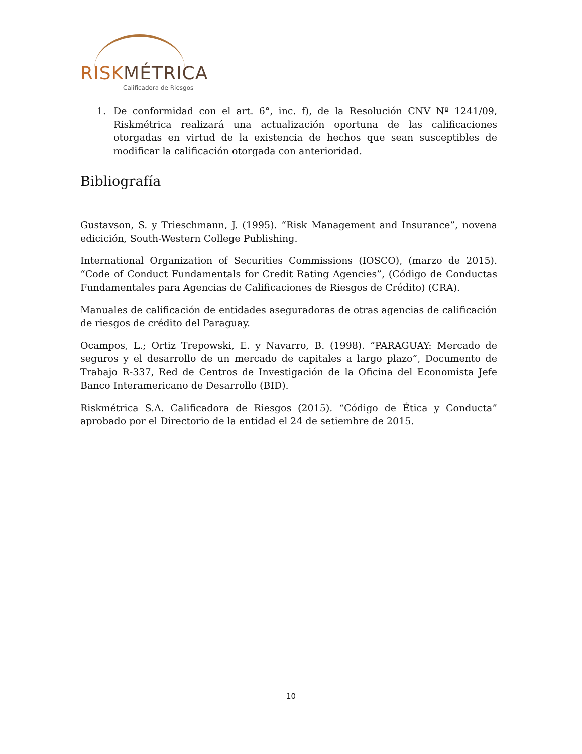RISK MÉTRICA
Calificadora de Riesgos
1. De conformidad con el art. 6°, inc. f), de la Resolución CNV Nº 1241/09, Riskmétrica realizará una actualización oportuna de las calificaciones otorgadas en virtud de la existencia de hechos que sean susceptibles de modificar la calificación otorgada con anterioridad.
Bibliografía
Gustavson, S. y Trieschmann, J. (1995). “Risk Management and Insurance”, novena edicición, South-Western College Publishing.
International Organization of Securities Commissions (IOSCO), (marzo de 2015). “Code of Conduct Fundamentals for Credit Rating Agencies”, (Código de Conductas Fundamentales para Agencias de Calificaciones de Riesgos de Crédito) (CRA).
Manuales de calificación de entidades aseguradoras de otras agencias de calificación de riesgos de crédito del Paraguay.
Ocampos, L.; Ortiz Trepowski, E. y Navarro, B. (1998). “PARAGUAY: Mercado de seguros y el desarrollo de un mercado de capitales a largo plazo”, Documento de Trabajo R-337, Red de Centros de Investigación de la Oficina del Economista Jefe Banco Interamericano de Desarrollo (BID).
Riskmétrica S.A. Calificadora de Riesgos (2015). “Código de Ética y Conducta” aprobado por el Directorio de la entidad el 24 de setiembre de 2015.
10